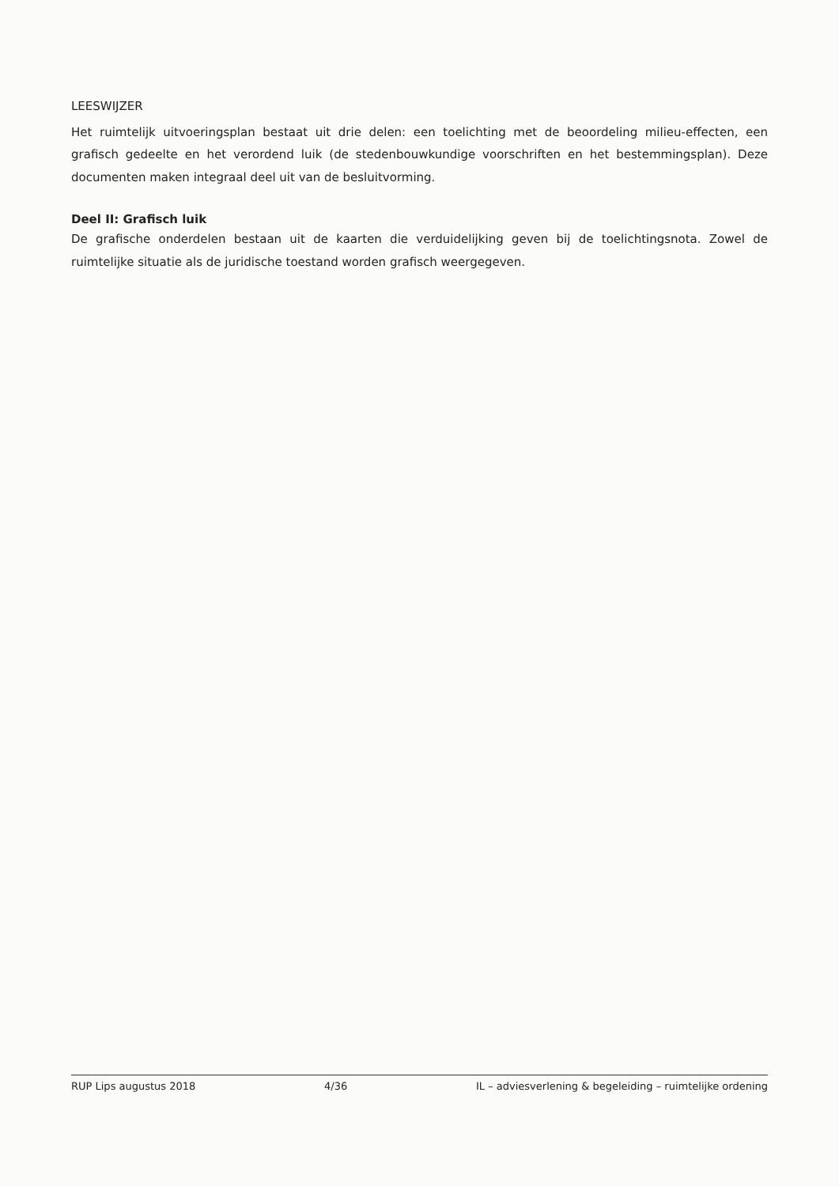LEESWIJZER
Het ruimtelijk uitvoeringsplan bestaat uit drie delen: een toelichting met de beoordeling milieu-effecten, een grafisch gedeelte en het verordend luik (de stedenbouwkundige voorschriften en het bestemmingsplan). Deze documenten maken integraal deel uit van de besluitvorming.
Deel II: Grafisch luik
De grafische onderdelen bestaan uit de kaarten die verduidelijking geven bij de toelichtingsnota. Zowel de ruimtelijke situatie als de juridische toestand worden grafisch weergegeven.
RUP Lips augustus 2018 4/36 IL – adviesverlening & begeleiding – ruimtelijke ordening